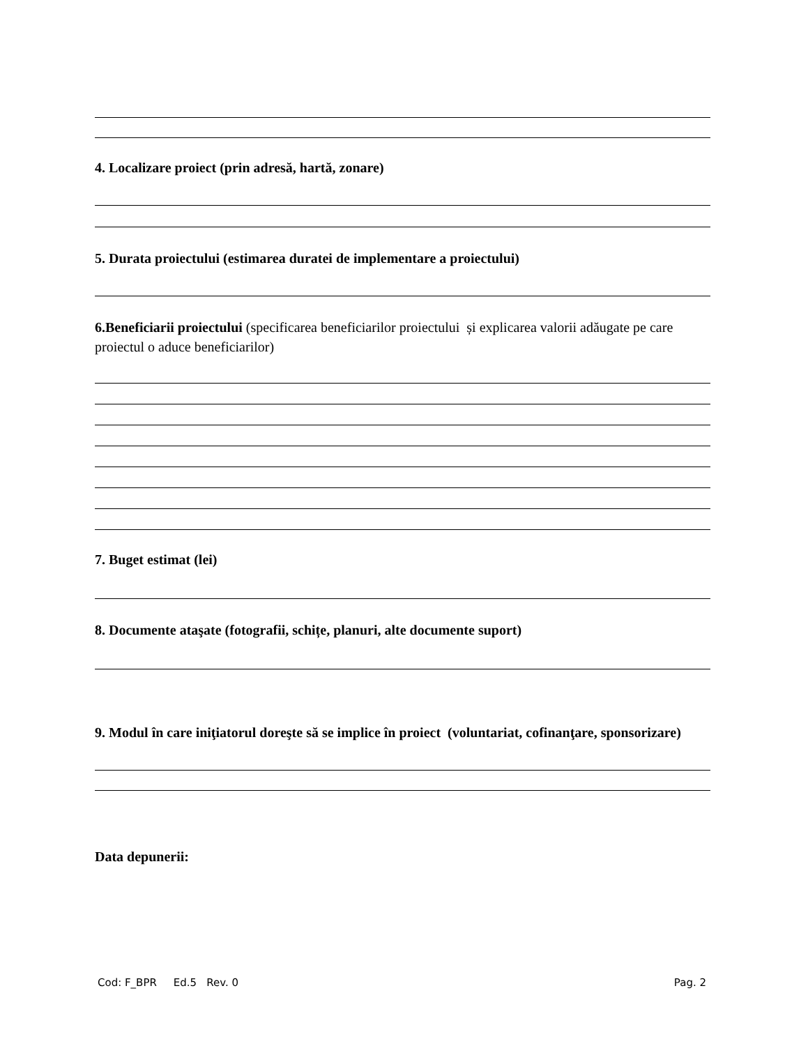4. Localizare proiect (prin adresă, hartă, zonare)
5. Durata proiectului (estimarea duratei de implementare a proiectului)
6.Beneficiarii proiectului (specificarea beneficiarilor proiectului și explicarea valorii adăugate pe care proiectul o aduce beneficiarilor)
7. Buget estimat (lei)
8. Documente ataşate (fotografii, schițe, planuri, alte documente suport)
9. Modul în care iniţiatorul doreşte să se implice în proiect (voluntariat, cofinanţare, sponsorizare)
Data depunerii:
Cod: F_BPR Ed.5 Rev. 0 Pag. 2